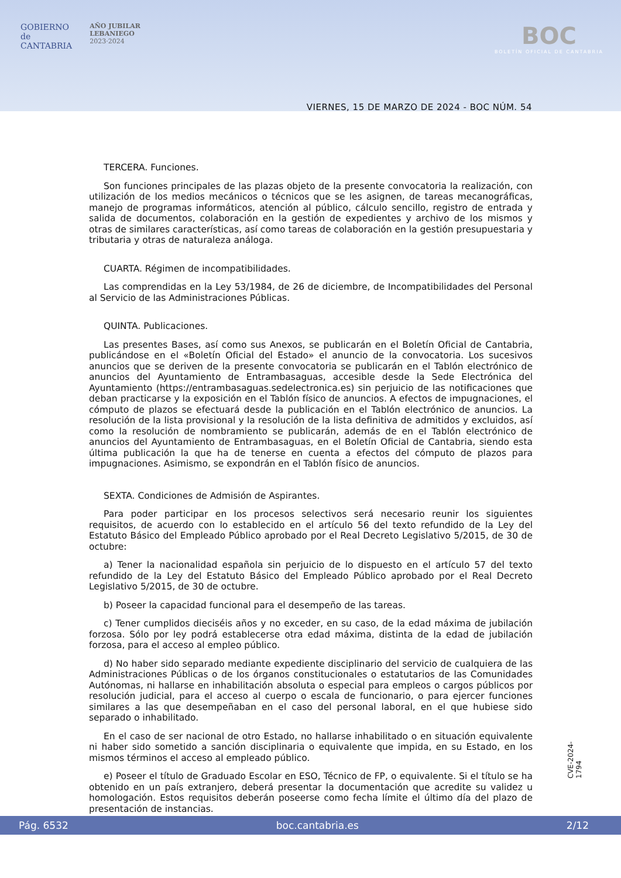GOBIERNO
de
CANTABRIA
AÑO JUBILAR
LEBANIEGO
2023·2024
BOC
BOLETÍN OFICIAL DE CANTABRIA
VIERNES, 15 DE MARZO DE 2024 - BOC NÚM. 54
TERCERA. Funciones.
Son funciones principales de las plazas objeto de la presente convocatoria la realización, con utilización de los medios mecánicos o técnicos que se les asignen, de tareas mecanográficas, manejo de programas informáticos, atención al público, cálculo sencillo, registro de entrada y salida de documentos, colaboración en la gestión de expedientes y archivo de los mismos y otras de similares características, así como tareas de colaboración en la gestión presupuestaria y tributaria y otras de naturaleza análoga.
CUARTA. Régimen de incompatibilidades.
Las comprendidas en la Ley 53/1984, de 26 de diciembre, de Incompatibilidades del Personal al Servicio de las Administraciones Públicas.
QUINTA. Publicaciones.
Las presentes Bases, así como sus Anexos, se publicarán en el Boletín Oficial de Cantabria, publicándose en el «Boletín Oficial del Estado» el anuncio de la convocatoria. Los sucesivos anuncios que se deriven de la presente convocatoria se publicarán en el Tablón electrónico de anuncios del Ayuntamiento de Entrambasaguas, accesible desde la Sede Electrónica del Ayuntamiento (https://entrambasaguas.sedelectronica.es) sin perjuicio de las notificaciones que deban practicarse y la exposición en el Tablón físico de anuncios. A efectos de impugnaciones, el cómputo de plazos se efectuará desde la publicación en el Tablón electrónico de anuncios. La resolución de la lista provisional y la resolución de la lista definitiva de admitidos y excluidos, así como la resolución de nombramiento se publicarán, además de en el Tablón electrónico de anuncios del Ayuntamiento de Entrambasaguas, en el Boletín Oficial de Cantabria, siendo esta última publicación la que ha de tenerse en cuenta a efectos del cómputo de plazos para impugnaciones. Asimismo, se expondrán en el Tablón físico de anuncios.
SEXTA. Condiciones de Admisión de Aspirantes.
Para poder participar en los procesos selectivos será necesario reunir los siguientes requisitos, de acuerdo con lo establecido en el artículo 56 del texto refundido de la Ley del Estatuto Básico del Empleado Público aprobado por el Real Decreto Legislativo 5/2015, de 30 de octubre:
a) Tener la nacionalidad española sin perjuicio de lo dispuesto en el artículo 57 del texto refundido de la Ley del Estatuto Básico del Empleado Público aprobado por el Real Decreto Legislativo 5/2015, de 30 de octubre.
b) Poseer la capacidad funcional para el desempeño de las tareas.
c) Tener cumplidos dieciséis años y no exceder, en su caso, de la edad máxima de jubilación forzosa. Sólo por ley podrá establecerse otra edad máxima, distinta de la edad de jubilación forzosa, para el acceso al empleo público.
d) No haber sido separado mediante expediente disciplinario del servicio de cualquiera de las Administraciones Públicas o de los órganos constitucionales o estatutarios de las Comunidades Autónomas, ni hallarse en inhabilitación absoluta o especial para empleos o cargos públicos por resolución judicial, para el acceso al cuerpo o escala de funcionario, o para ejercer funciones similares a las que desempeñaban en el caso del personal laboral, en el que hubiese sido separado o inhabilitado.
En el caso de ser nacional de otro Estado, no hallarse inhabilitado o en situación equivalente ni haber sido sometido a sanción disciplinaria o equivalente que impida, en su Estado, en los mismos términos el acceso al empleado público.
e) Poseer el título de Graduado Escolar en ESO, Técnico de FP, o equivalente. Si el título se ha obtenido en un país extranjero, deberá presentar la documentación que acredite su validez u homologación. Estos requisitos deberán poseerse como fecha límite el último día del plazo de presentación de instancias.
CVE-2024-1794
Pág. 6532 boc.cantabria.es 2/12